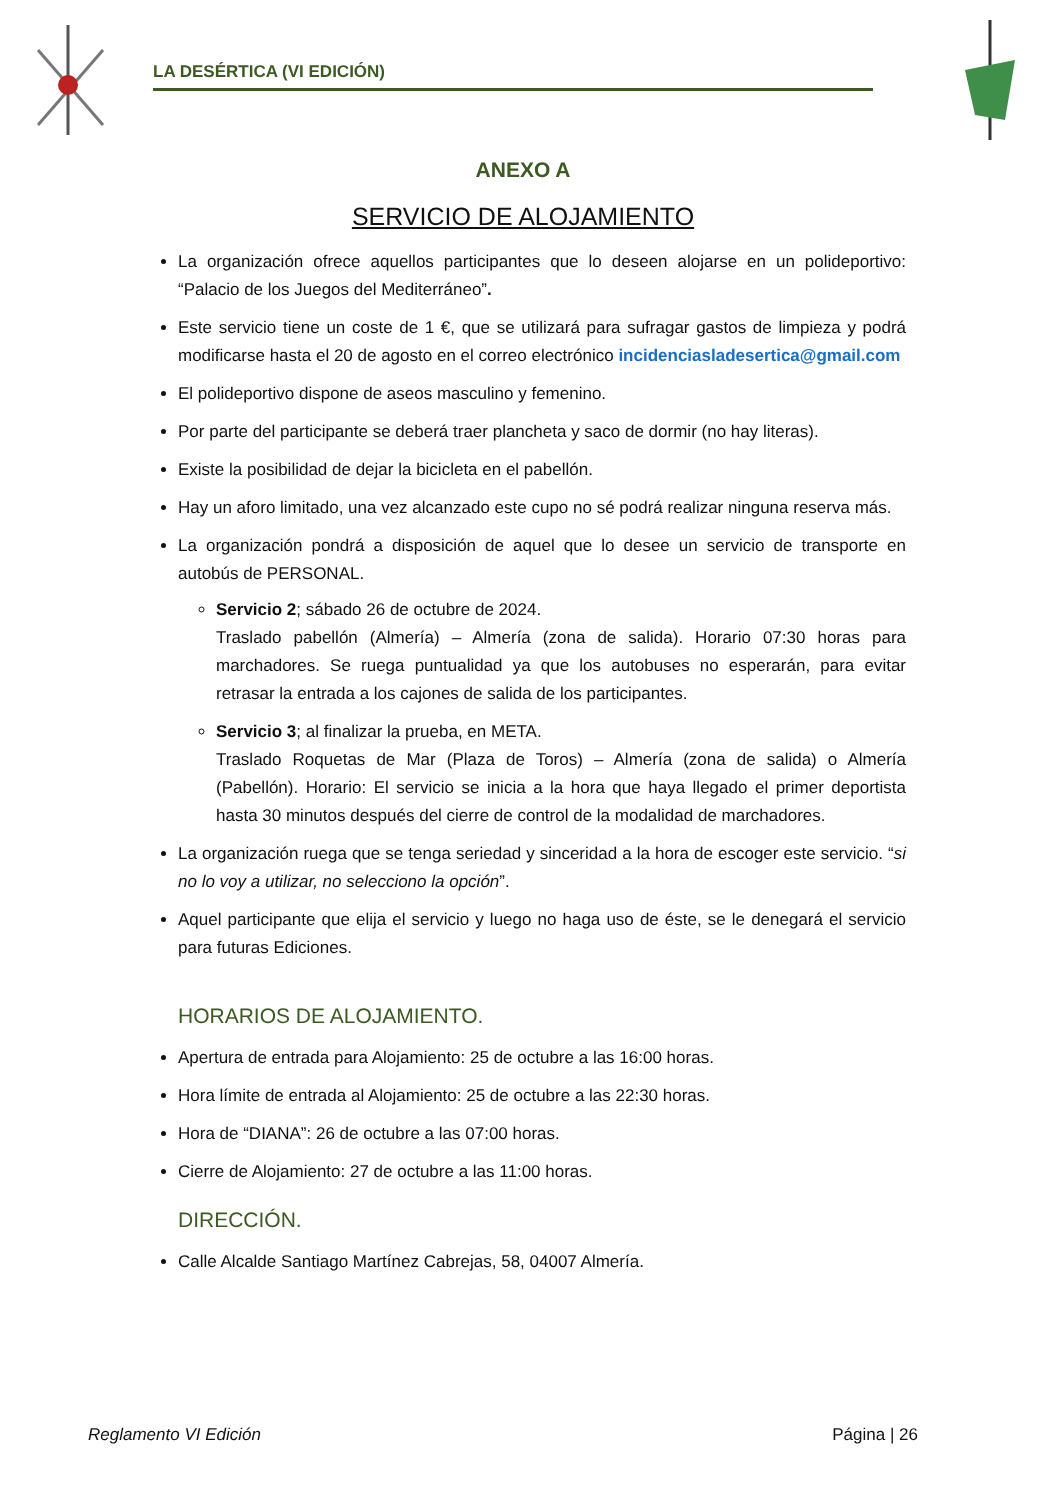LA DESÉRTICA (VI EDICIÓN)
ANEXO A
SERVICIO DE ALOJAMIENTO
La organización ofrece aquellos participantes que lo deseen alojarse en un polideportivo: “Palacio de los Juegos del Mediterráneo”.
Este servicio tiene un coste de 1 €, que se utilizará para sufragar gastos de limpieza y podrá modificarse hasta el 20 de agosto en el correo electrónico incidenciasladesertica@gmail.com
El polideportivo dispone de aseos masculino y femenino.
Por parte del participante se deberá traer plancheta y saco de dormir (no hay literas).
Existe la posibilidad de dejar la bicicleta en el pabellón.
Hay un aforo limitado, una vez alcanzado este cupo no sé podrá realizar ninguna reserva más.
La organización pondrá a disposición de aquel que lo desee un servicio de transporte en autobús de PERSONAL.
Servicio 2; sábado 26 de octubre de 2024.
Traslado pabellón (Almería) – Almería (zona de salida). Horario 07:30 horas para marchadores. Se ruega puntualidad ya que los autobuses no esperarán, para evitar retrasar la entrada a los cajones de salida de los participantes.
Servicio 3; al finalizar la prueba, en META.
Traslado Roquetas de Mar (Plaza de Toros) – Almería (zona de salida) o Almería (Pabellón). Horario: El servicio se inicia a la hora que haya llegado el primer deportista hasta 30 minutos después del cierre de control de la modalidad de marchadores.
La organización ruega que se tenga seriedad y sinceridad a la hora de escoger este servicio. “si no lo voy a utilizar, no selecciono la opción”.
Aquel participante que elija el servicio y luego no haga uso de éste, se le denegará el servicio para futuras Ediciones.
HORARIOS DE ALOJAMIENTO.
Apertura de entrada para Alojamiento: 25 de octubre a las 16:00 horas.
Hora límite de entrada al Alojamiento: 25 de octubre a las 22:30 horas.
Hora de “DIANA”: 26 de octubre a las 07:00 horas.
Cierre de Alojamiento: 27 de octubre a las 11:00 horas.
DIRECCIÓN.
Calle Alcalde Santiago Martínez Cabrejas, 58, 04007 Almería.
Reglamento VI Edición Página | 26